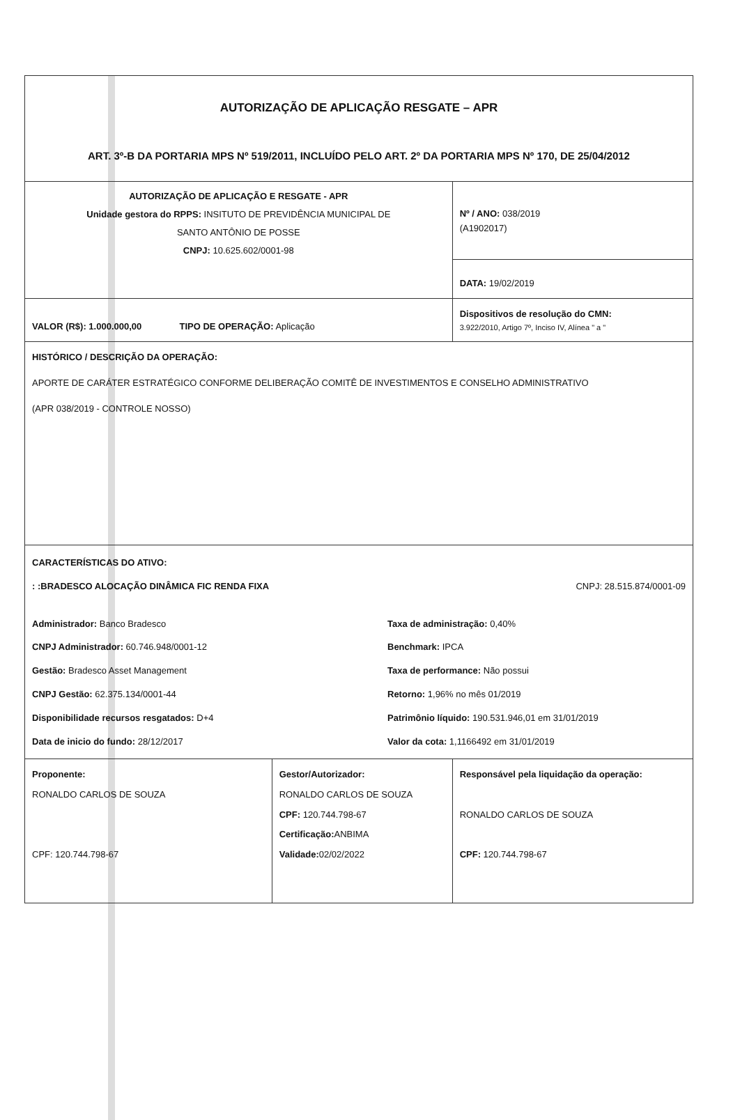| AUTORIZAÇÃO DE APLICAÇÃO RESGATE – APR ART. 3º-B DA PORTARIA MPS Nº 519/2011, INCLUÍDO PELO ART. 2º DA PORTARIA MPS Nº 170, DE 25/04/2012 | | |
| AUTORIZAÇÃO DE APLICAÇÃO E RESGATE - APR Unidade gestora do RPPS: INSITUTO DE PREVIDÊNCIA MUNICIPAL DE SANTO ANTÔNIO DE POSSE CNPJ: 10.625.602/0001-98 | | Nº / ANO: 038/2019 (A1902017) |
| | | DATA: 19/02/2019 |
| VALOR (R$): 1.000.000,00 TIPO DE OPERAÇÃO: Aplicação | | Dispositivos de resolução do CMN: 3.922/2010, Artigo 7º, Inciso IV, Alínea " a " |
| HISTÓRICO / DESCRIÇÃO DA OPERAÇÃO: APORTE DE CARÁTER ESTRATÉGICO CONFORME DELIBERAÇÃO COMITÊ DE INVESTIMENTOS E CONSELHO ADMINISTRATIVO (APR 038/2019 - CONTROLE NOSSO) | | |
| CARACTERÍSTICAS DO ATIVO: : :BRADESCO ALOCAÇÃO DINÂMICA FIC RENDA FIXA CNPJ: 28.515.874/0001-09 Administrador: Banco Bradesco CNPJ Administrador: 60.746.948/0001-12 Gestão: Bradesco Asset Management CNPJ Gestão: 62.375.134/0001-44 Disponibilidade recursos resgatados: D+4 Data de inicio do fundo: 28/12/2017 Taxa de administração: 0,40% Benchmark: IPCA Taxa de performance: Não possui Retorno: 1,96% no mês 01/2019 Patrimônio líquido: 190.531.946,01 em 31/01/2019 Valor da cota: 1,1166492 em 31/01/2019 | | |
| Proponente: RONALDO CARLOS DE SOUZA CPF: 120.744.798-67 | Gestor/Autorizador: RONALDO CARLOS DE SOUZA CPF: 120.744.798-67 Certificação: ANBIMA Validade: 02/02/2022 | Responsável pela liquidação da operação: RONALDO CARLOS DE SOUZA CPF: 120.744.798-67 |